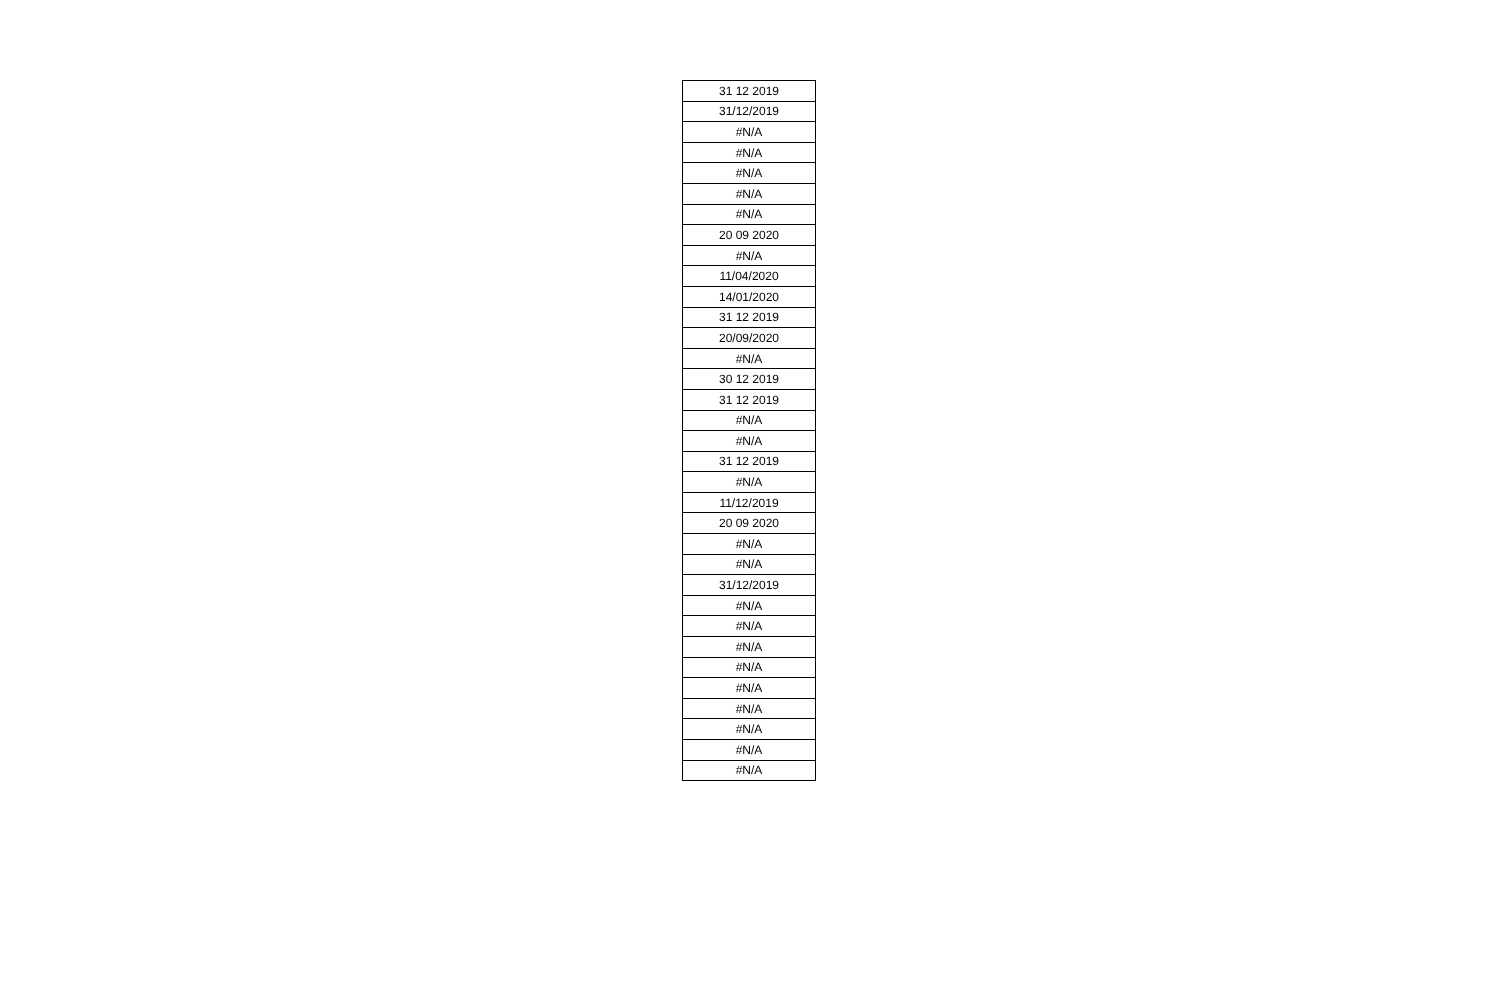| 31 12 2019 |
| 31/12/2019 |
| #N/A |
| #N/A |
| #N/A |
| #N/A |
| #N/A |
| 20 09 2020 |
| #N/A |
| 11/04/2020 |
| 14/01/2020 |
| 31 12 2019 |
| 20/09/2020 |
| #N/A |
| 30 12 2019 |
| 31 12 2019 |
| #N/A |
| #N/A |
| 31 12 2019 |
| #N/A |
| 11/12/2019 |
| 20 09 2020 |
| #N/A |
| #N/A |
| 31/12/2019 |
| #N/A |
| #N/A |
| #N/A |
| #N/A |
| #N/A |
| #N/A |
| #N/A |
| #N/A |
| #N/A |